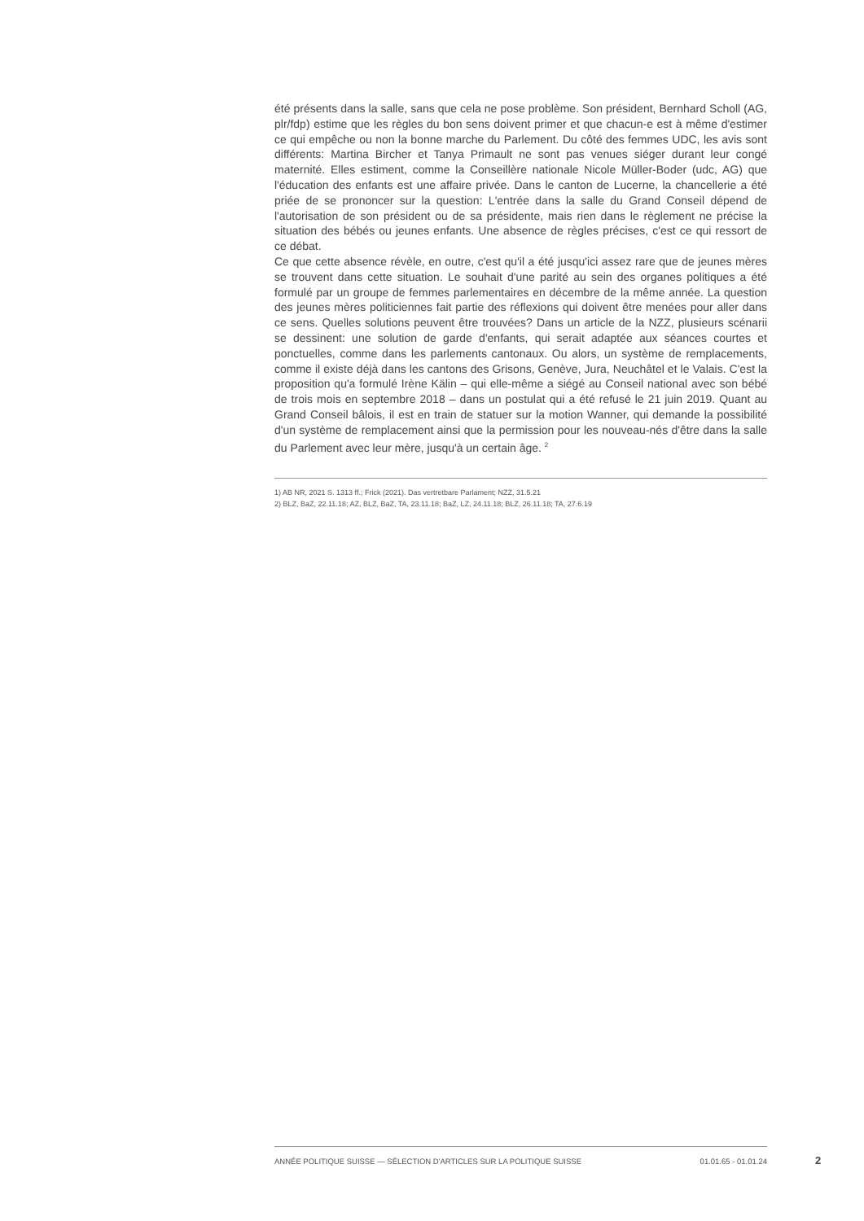été présents dans la salle, sans que cela ne pose problème. Son président, Bernhard Scholl (AG, plr/fdp) estime que les règles du bon sens doivent primer et que chacun-e est à même d'estimer ce qui empêche ou non la bonne marche du Parlement. Du côté des femmes UDC, les avis sont différents: Martina Bircher et Tanya Primault ne sont pas venues siéger durant leur congé maternité. Elles estiment, comme la Conseillère nationale Nicole Müller-Boder (udc, AG) que l'éducation des enfants est une affaire privée. Dans le canton de Lucerne, la chancellerie a été priée de se prononcer sur la question: L'entrée dans la salle du Grand Conseil dépend de l'autorisation de son président ou de sa présidente, mais rien dans le règlement ne précise la situation des bébés ou jeunes enfants. Une absence de règles précises, c'est ce qui ressort de ce débat.
Ce que cette absence révèle, en outre, c'est qu'il a été jusqu'ici assez rare que de jeunes mères se trouvent dans cette situation. Le souhait d'une parité au sein des organes politiques a été formulé par un groupe de femmes parlementaires en décembre de la même année. La question des jeunes mères politiciennes fait partie des réflexions qui doivent être menées pour aller dans ce sens. Quelles solutions peuvent être trouvées? Dans un article de la NZZ, plusieurs scénarii se dessinent: une solution de garde d'enfants, qui serait adaptée aux séances courtes et ponctuelles, comme dans les parlements cantonaux. Ou alors, un système de remplacements, comme il existe déjà dans les cantons des Grisons, Genève, Jura, Neuchâtel et le Valais. C'est la proposition qu'a formulé Irène Kälin – qui elle-même a siégé au Conseil national avec son bébé de trois mois en septembre 2018 – dans un postulat qui a été refusé le 21 juin 2019. Quant au Grand Conseil bâlois, il est en train de statuer sur la motion Wanner, qui demande la possibilité d'un système de remplacement ainsi que la permission pour les nouveau-nés d'être dans la salle du Parlement avec leur mère, jusqu'à un certain âge. <sup>2</sup>
1) AB NR, 2021 S. 1313 ff.; Frick (2021). Das vertretbare Parlament; NZZ, 31.5.21
2) BLZ, BaZ, 22.11.18; AZ, BLZ, BaZ, TA, 23.11.18; BaZ, LZ, 24.11.18; BLZ, 26.11.18; TA, 27.6.19
ANNÉE POLITIQUE SUISSE — SÉLECTION D'ARTICLES SUR LA POLITIQUE SUISSE 01.01.65 - 01.01.24
2